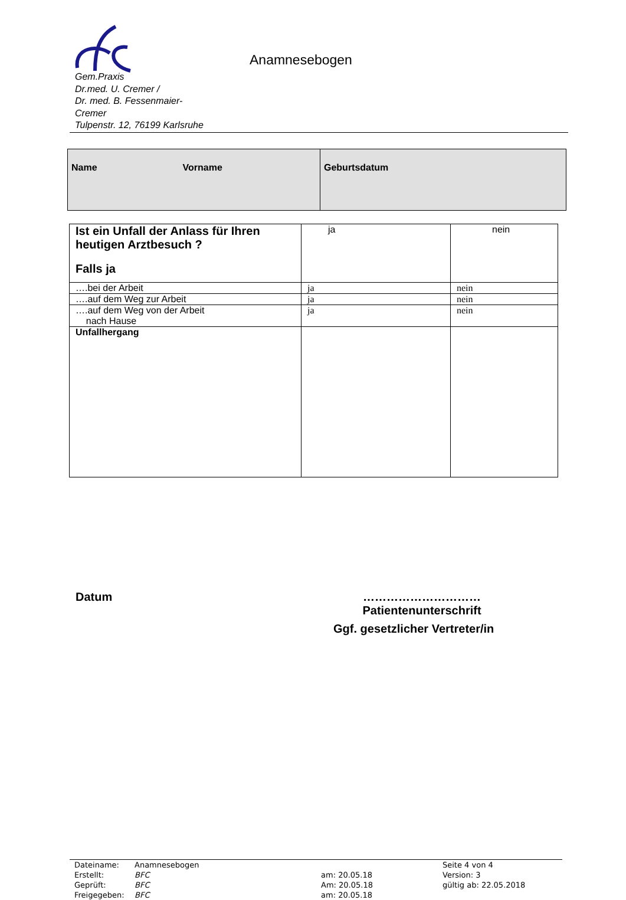Gem.Praxis
Dr.med. U. Cremer /
Dr. med. B. Fessenmaier-
Cremer
Tulpenstr. 12, 76199 Karlsruhe
Anamnesebogen
| Name Vorname | Geburtsdatum |
| Ist ein Unfall der Anlass für Ihren heutigen Arztbesuch ? Falls ja | ja | nein |
| ….bei der Arbeit | ja | nein |
| ….auf dem Weg zur Arbeit | ja | nein |
| ….auf dem Weg von der Arbeit nach Hause | ja | nein |
| Unfallhergang | | |
Datum
…………………………
Patientenunterschrift
Ggf. gesetzlicher Vertreter/in
| Dateiname: | Anamnesebogen | | Seite 4 von 4 |
| Erstellt: | BFC | am: 20.05.18 | Version: 3 |
| Geprüft: | BFC | Am: 20.05.18 | gültig ab: 22.05.2018 |
| Freigegeben: | BFC | am: 20.05.18 | |